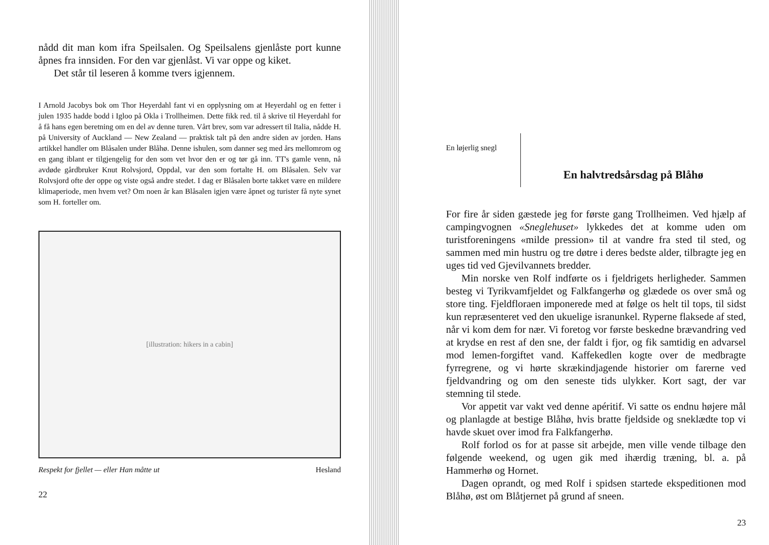nådd dit man kom ifra Speilsalen. Og Speilsalens gjenlåste port kunne åpnes fra innsiden. For den var gjenlåst. Vi var oppe og kiket.
Det står til leseren å komme tvers igjennem.
I Arnold Jacobys bok om Thor Heyerdahl fant vi en opplysning om at Heyerdahl og en fetter i julen 1935 hadde bodd i Igloo på Okla i Trollheimen. Dette fikk red. til å skrive til Heyerdahl for å få hans egen beretning om en del av denne turen. Vårt brev, som var adressert til Italia, nådde H. på University of Auckland — New Zealand — praktisk talt på den andre siden av jorden. Hans artikkel handler om Blåsalen under Blåhø. Denne ishulen, som danner seg med års mellomrom og en gang iblant er tilgjengelig for den som vet hvor den er og tør gå inn. TT's gamle venn, nå avdøde gårdbruker Knut Rolvsjord, Oppdal, var den som fortalte H. om Blåsalen. Selv var Rolvsjord ofte der oppe og viste også andre stedet. I dag er Blåsalen borte takket være en mildere klimaperiode, men hvem vet? Om noen år kan Blåsalen igjen være åpnet og turister få nyte synet som H. forteller om.
[illustration: hikers in a cabin]
Respekt for fjellet — eller Han måtte ut Hesland
22
En løjerlig snegl
En halvtredsårsdag på Blåhø
For fire år siden gæstede jeg for første gang Trollheimen. Ved hjælp af campingvognen «Sneglehuset» lykkedes det at komme uden om turistforeningens «milde pression» til at vandre fra sted til sted, og sammen med min hustru og tre døtre i deres bedste alder, tilbragte jeg en uges tid ved Gjevilvannets bredder.
Min norske ven Rolf indførte os i fjeldrigets herligheder. Sammen besteg vi Tyrikvamfjeldet og Falkfangerhø og glædede os over små og store ting. Fjeldfloraen imponerede med at følge os helt til tops, til sidst kun repræsenteret ved den ukuelige isranunkel. Ryperne flaksede af sted, når vi kom dem for nær. Vi foretog vor første beskedne brævandring ved at krydse en rest af den sne, der faldt i fjor, og fik samtidig en advarsel mod lemen-forgiftet vand. Kaffekedlen kogte over de medbragte fyrregrene, og vi hørte skrækindjagende historier om farerne ved fjeldvandring og om den seneste tids ulykker. Kort sagt, der var stemning til stede.
Vor appetit var vakt ved denne apéritif. Vi satte os endnu højere mål og planlagde at bestige Blåhø, hvis bratte fjeldside og sneklædte top vi havde skuet over imod fra Falkfangerhø.
Rolf forlod os for at passe sit arbejde, men ville vende tilbage den følgende weekend, og ugen gik med ihærdig træning, bl. a. på Hammerhø og Hornet.
Dagen oprandt, og med Rolf i spidsen startede ekspeditionen mod Blåhø, øst om Blåtjernet på grund af sneen.
23